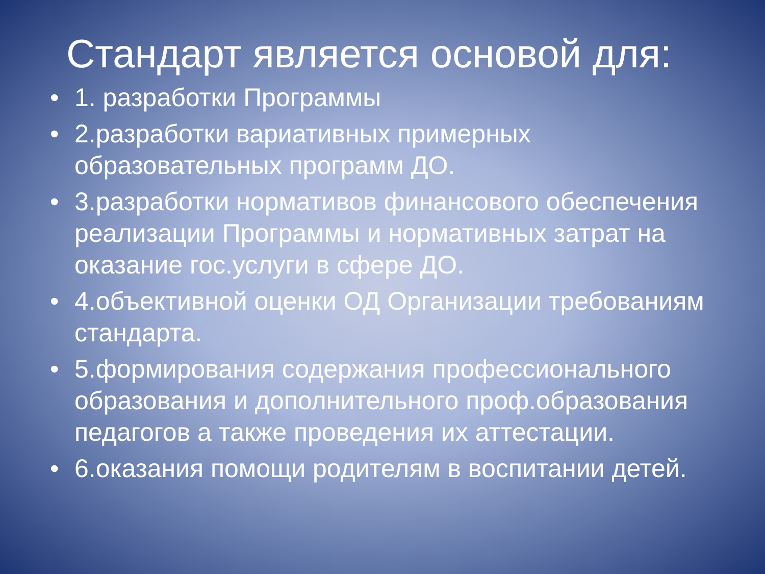Стандарт является основой для:
• 1. разработки Программы
• 2.разработки вариативных примерных образовательных программ ДО.
• 3.разработки нормативов финансового обеспечения реализации Программы и нормативных затрат на оказание гос.услуги в сфере ДО.
• 4.объективной оценки ОД Организации требованиям стандарта.
• 5.формирования содержания профессионального образования и дополнительного проф.образования педагогов а также проведения их аттестации.
• 6.оказания помощи родителям в воспитании детей.